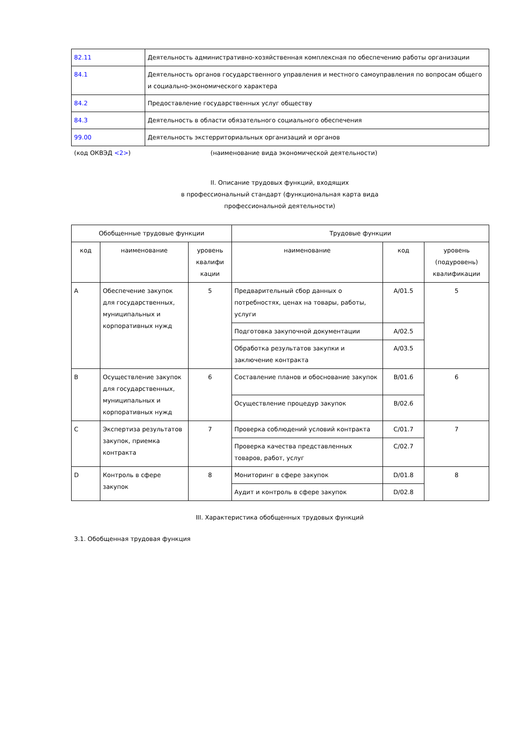| 82.11 | Деятельность административно-хозяйственная комплексная по обеспечению работы организации |
| 84.1 | Деятельность органов государственного управления и местного самоуправления по вопросам общего и социально-экономического характера |
| 84.2 | Предоставление государственных услуг обществу |
| 84.3 | Деятельность в области обязательного социального обеспечения |
| 99.00 | Деятельность экстерриториальных организаций и органов |
(код ОКВЭД <2>) (наименование вида экономической деятельности)
II. Описание трудовых функций, входящих
в профессиональный стандарт (функциональная карта вида
профессиональной деятельности)
| Обобщенные трудовые функции | | | Трудовые функции | | |
| --- | --- | --- | --- | --- | --- |
| код | наименование | уровень квалифи кации | наименование | код | уровень (подуровень) квалификации |
| A | Обеспечение закупок для государственных, муниципальных и корпоративных нужд | 5 | Предварительный сбор данных о потребностях, ценах на товары, работы, услуги | A/01.5 | 5 |
| | | | Подготовка закупочной документации | A/02.5 | |
| | | | Обработка результатов закупки и заключение контракта | A/03.5 | |
| B | Осуществление закупок для государственных, муниципальных и корпоративных нужд | 6 | Составление планов и обоснование закупок | B/01.6 | 6 |
| | | | Осуществление процедур закупок | B/02.6 | |
| C | Экспертиза результатов закупок, приемка контракта | 7 | Проверка соблюдений условий контракта | C/01.7 | 7 |
| | | | Проверка качества представленных товаров, работ, услуг | C/02.7 | |
| D | Контроль в сфере закупок | 8 | Мониторинг в сфере закупок | D/01.8 | 8 |
| | | | Аудит и контроль в сфере закупок | D/02.8 | |
III. Характеристика обобщенных трудовых функций
3.1. Обобщенная трудовая функция